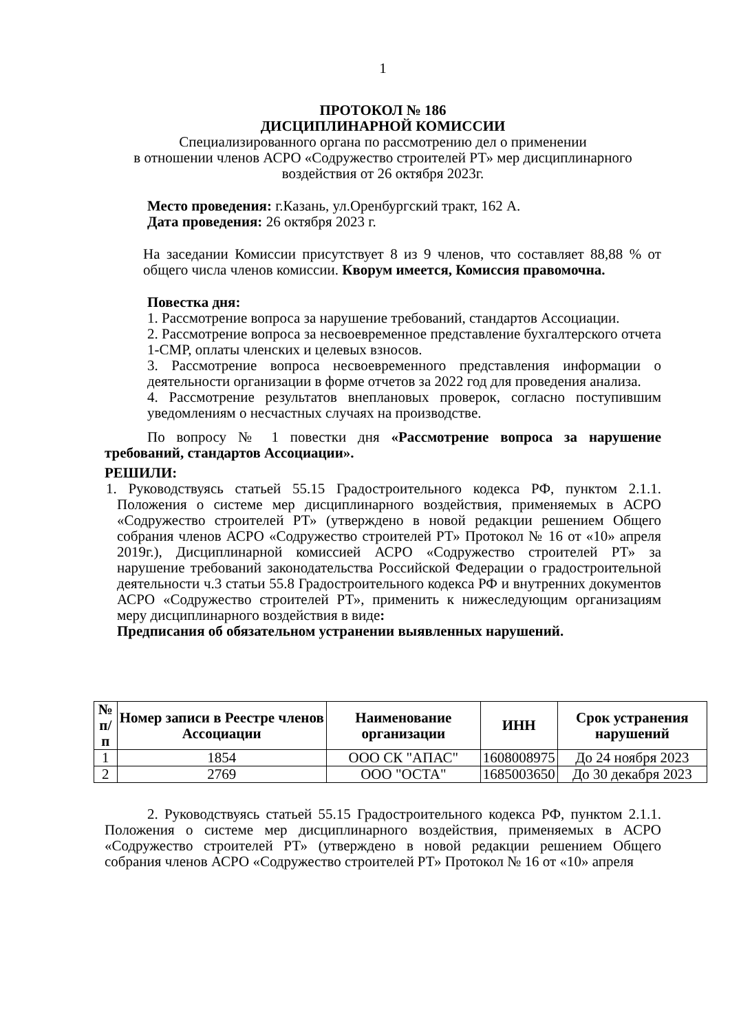1
ПРОТОКОЛ № 186
ДИСЦИПЛИНАРНОЙ КОМИССИИ
Специализированного органа по рассмотрению дел о применении
в отношении членов АСРО «Содружество строителей РТ» мер дисциплинарного
воздействия от 26 октября 2023г.
Место проведения: г.Казань, ул.Оренбургский тракт, 162 А.
Дата проведения: 26 октября 2023 г.
На заседании Комиссии присутствует 8 из 9 членов, что составляет 88,88 % от общего числа членов комиссии. Кворум имеется, Комиссия правомочна.
Повестка дня:
1. Рассмотрение вопроса за нарушение требований, стандартов Ассоциации.
2. Рассмотрение вопроса за несвоевременное представление бухгалтерского отчета 1-СМР, оплаты членских и целевых взносов.
3. Рассмотрение вопроса несвоевременного представления информации о деятельности организации в форме отчетов за 2022 год для проведения анализа.
4. Рассмотрение результатов внеплановых проверок, согласно поступившим уведомлениям о несчастных случаях на производстве.
По вопросу № 1 повестки дня «Рассмотрение вопроса за нарушение требований, стандартов Ассоциации».
РЕШИЛИ:
1. Руководствуясь статьей 55.15 Градостроительного кодекса РФ, пунктом 2.1.1. Положения о системе мер дисциплинарного воздействия, применяемых в АСРО «Содружество строителей РТ» (утверждено в новой редакции решением Общего собрания членов АСРО «Содружество строителей РТ» Протокол № 16 от «10» апреля 2019г.), Дисциплинарной комиссией АСРО «Содружество строителей РТ» за нарушение требований законодательства Российской Федерации о градостроительной деятельности ч.3 статьи 55.8 Градостроительного кодекса РФ и внутренних документов АСРО «Содружество строителей РТ», применить к нижеследующим организациям меру дисциплинарного воздействия в виде:
Предписания об обязательном устранении выявленных нарушений.
| № п/п | Номер записи в Реестре членов Ассоциации | Наименование организации | ИНН | Срок устранения нарушений |
| --- | --- | --- | --- | --- |
| 1 | 1854 | ООО СК "АПАС" | 1608008975 | До 24 ноября 2023 |
| 2 | 2769 | ООО "ОСТА" | 1685003650 | До 30 декабря 2023 |
2. Руководствуясь статьей 55.15 Градостроительного кодекса РФ, пунктом 2.1.1. Положения о системе мер дисциплинарного воздействия, применяемых в АСРО «Содружество строителей РТ» (утверждено в новой редакции решением Общего собрания членов АСРО «Содружество строителей РТ» Протокол № 16 от «10» апреля